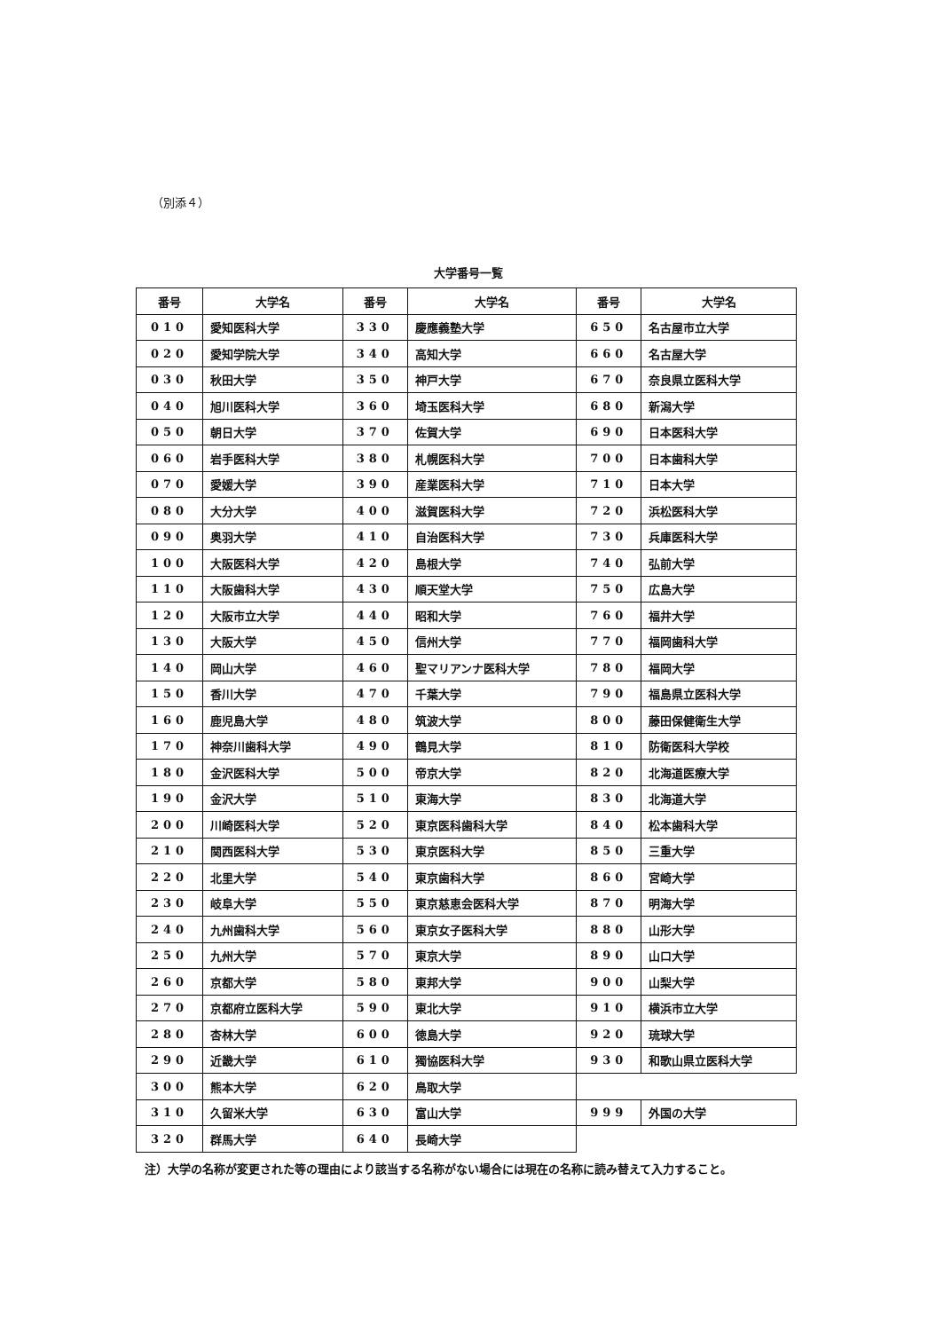（別添４）
大学番号一覧
| 番号 | 大学名 | 番号 | 大学名 | 番号 | 大学名 |
| --- | --- | --- | --- | --- | --- |
| 010 | 愛知医科大学 | 330 | 慶應義塾大学 | 650 | 名古屋市立大学 |
| 020 | 愛知学院大学 | 340 | 高知大学 | 660 | 名古屋大学 |
| 030 | 秋田大学 | 350 | 神戸大学 | 670 | 奈良県立医科大学 |
| 040 | 旭川医科大学 | 360 | 埼玉医科大学 | 680 | 新潟大学 |
| 050 | 朝日大学 | 370 | 佐賀大学 | 690 | 日本医科大学 |
| 060 | 岩手医科大学 | 380 | 札幌医科大学 | 700 | 日本歯科大学 |
| 070 | 愛媛大学 | 390 | 産業医科大学 | 710 | 日本大学 |
| 080 | 大分大学 | 400 | 滋賀医科大学 | 720 | 浜松医科大学 |
| 090 | 奥羽大学 | 410 | 自治医科大学 | 730 | 兵庫医科大学 |
| 100 | 大阪医科大学 | 420 | 島根大学 | 740 | 弘前大学 |
| 110 | 大阪歯科大学 | 430 | 順天堂大学 | 750 | 広島大学 |
| 120 | 大阪市立大学 | 440 | 昭和大学 | 760 | 福井大学 |
| 130 | 大阪大学 | 450 | 信州大学 | 770 | 福岡歯科大学 |
| 140 | 岡山大学 | 460 | 聖マリアンナ医科大学 | 780 | 福岡大学 |
| 150 | 香川大学 | 470 | 千葉大学 | 790 | 福島県立医科大学 |
| 160 | 鹿児島大学 | 480 | 筑波大学 | 800 | 藤田保健衛生大学 |
| 170 | 神奈川歯科大学 | 490 | 鶴見大学 | 810 | 防衛医科大学校 |
| 180 | 金沢医科大学 | 500 | 帝京大学 | 820 | 北海道医療大学 |
| 190 | 金沢大学 | 510 | 東海大学 | 830 | 北海道大学 |
| 200 | 川崎医科大学 | 520 | 東京医科歯科大学 | 840 | 松本歯科大学 |
| 210 | 関西医科大学 | 530 | 東京医科大学 | 850 | 三重大学 |
| 220 | 北里大学 | 540 | 東京歯科大学 | 860 | 宮崎大学 |
| 230 | 岐阜大学 | 550 | 東京慈恵会医科大学 | 870 | 明海大学 |
| 240 | 九州歯科大学 | 560 | 東京女子医科大学 | 880 | 山形大学 |
| 250 | 九州大学 | 570 | 東京大学 | 890 | 山口大学 |
| 260 | 京都大学 | 580 | 東邦大学 | 900 | 山梨大学 |
| 270 | 京都府立医科大学 | 590 | 東北大学 | 910 | 横浜市立大学 |
| 280 | 杏林大学 | 600 | 徳島大学 | 920 | 琉球大学 |
| 290 | 近畿大学 | 610 | 獨協医科大学 | 930 | 和歌山県立医科大学 |
| 300 | 熊本大学 | 620 | 鳥取大学 | | |
| 310 | 久留米大学 | 630 | 富山大学 | 999 | 外国の大学 |
| 320 | 群馬大学 | 640 | 長崎大学 | | |
注）大学の名称が変更された等の理由により該当する名称がない場合には現在の名称に読み替えて入力すること。